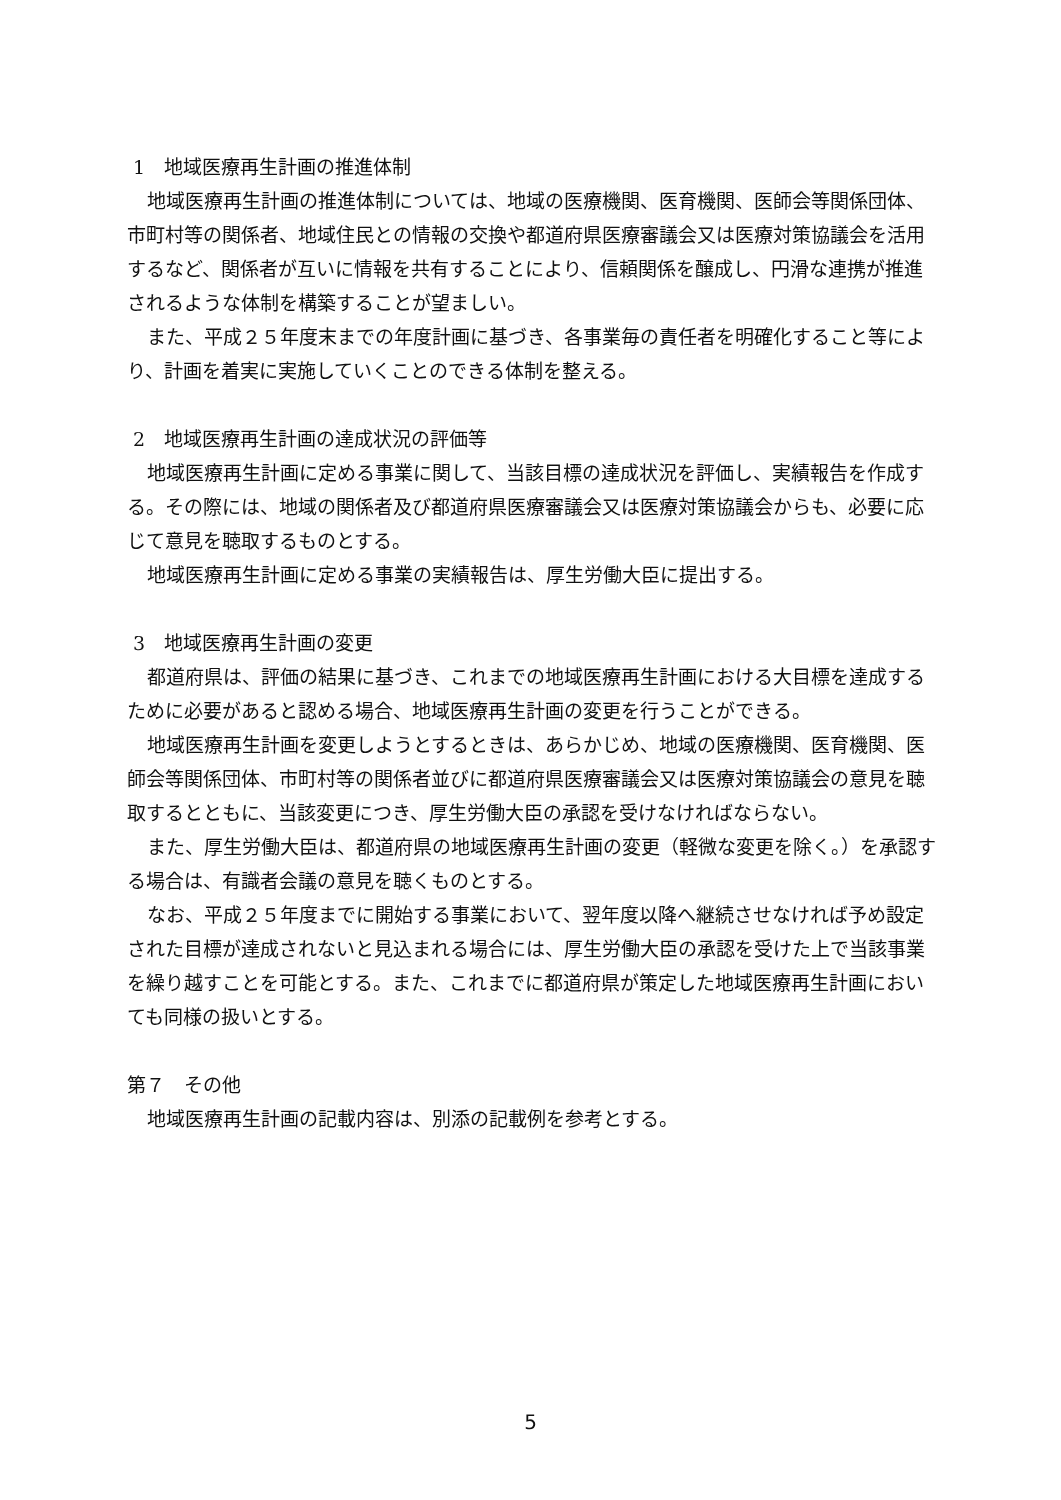1　地域医療再生計画の推進体制
地域医療再生計画の推進体制については、地域の医療機関、医育機関、医師会等関係団体、市町村等の関係者、地域住民との情報の交換や都道府県医療審議会又は医療対策協議会を活用するなど、関係者が互いに情報を共有することにより、信頼関係を醸成し、円滑な連携が推進されるような体制を構築することが望ましい。
また、平成２５年度末までの年度計画に基づき、各事業毎の責任者を明確化すること等により、計画を着実に実施していくことのできる体制を整える。
2　地域医療再生計画の達成状況の評価等
地域医療再生計画に定める事業に関して、当該目標の達成状況を評価し、実績報告を作成する。その際には、地域の関係者及び都道府県医療審議会又は医療対策協議会からも、必要に応じて意見を聴取するものとする。
地域医療再生計画に定める事業の実績報告は、厚生労働大臣に提出する。
3　地域医療再生計画の変更
都道府県は、評価の結果に基づき、これまでの地域医療再生計画における大目標を達成するために必要があると認める場合、地域医療再生計画の変更を行うことができる。
地域医療再生計画を変更しようとするときは、あらかじめ、地域の医療機関、医育機関、医師会等関係団体、市町村等の関係者並びに都道府県医療審議会又は医療対策協議会の意見を聴取するとともに、当該変更につき、厚生労働大臣の承認を受けなければならない。
また、厚生労働大臣は、都道府県の地域医療再生計画の変更（軽微な変更を除く。）を承認する場合は、有識者会議の意見を聴くものとする。
なお、平成２５年度までに開始する事業において、翌年度以降へ継続させなければ予め設定された目標が達成されないと見込まれる場合には、厚生労働大臣の承認を受けた上で当該事業を繰り越すことを可能とする。また、これまでに都道府県が策定した地域医療再生計画においても同様の扱いとする。
第７　その他
地域医療再生計画の記載内容は、別添の記載例を参考とする。
5